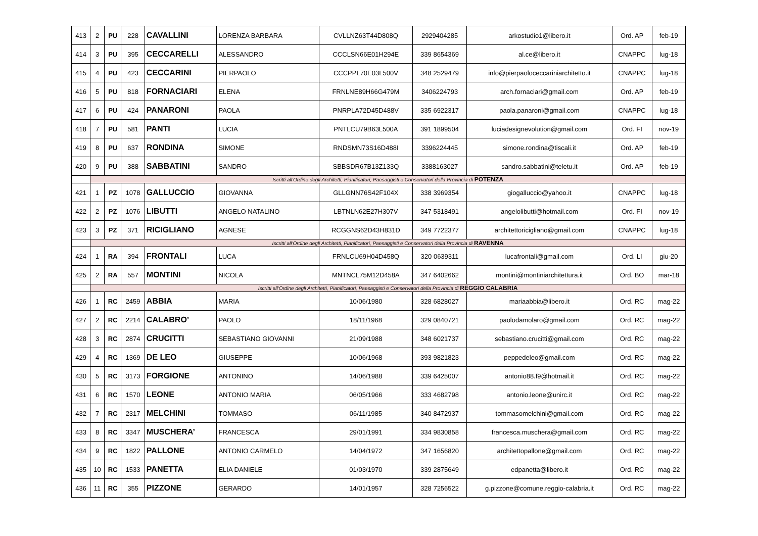| 413 | 2 | PU | 228 | CAVALLINI | LORENZA BARBARA | CVLLNZ63T44D808Q | 2929404285 | arkostudio1@libero.it | Ord. AP | feb-19 |
| 414 | 3 | PU | 395 | CECCARELLI | ALESSANDRO | CCCLSN66E01H294E | 339 8654369 | al.ce@libero.it | CNAPPC | lug-18 |
| 415 | 4 | PU | 423 | CECCARINI | PIERPAOLO | CCCPPL70E03L500V | 348 2529479 | info@pierpaoloceccariniarchitetto.it | CNAPPC | lug-18 |
| 416 | 5 | PU | 818 | FORNACIARI | ELENA | FRNLNE89H66G479M | 3406224793 | arch.fornaciari@gmail.com | Ord. AP | feb-19 |
| 417 | 6 | PU | 424 | PANARONI | PAOLA | PNRPLA72D45D488V | 335 6922317 | paola.panaroni@gmail.com | CNAPPC | lug-18 |
| 418 | 7 | PU | 581 | PANTI | LUCIA | PNTLCU79B63L500A | 391 1899504 | luciadesignevolution@gmail.com | Ord. FI | nov-19 |
| 419 | 8 | PU | 637 | RONDINA | SIMONE | RNDSMN73S16D488I | 3396224445 | simone.rondina@tiscali.it | Ord. AP | feb-19 |
| 420 | 9 | PU | 388 | SABBATINI | SANDRO | SBBSDR67B13Z133Q | 3388163027 | sandro.sabbatini@teletu.it | Ord. AP | feb-19 |
| | Iscritti all'Ordine degli Architetti, Pianificatori, Paesaggisti e Conservatori della Provincia di POTENZA | | | | | | | | | |
| 421 | 1 | PZ | 1078 | GALLUCCIO | GIOVANNA | GLLGNN76S42F104X | 338 3969354 | giogalluccio@yahoo.it | CNAPPC | lug-18 |
| 422 | 2 | PZ | 1076 | LIBUTTI | ANGELO NATALINO | LBTNLN62E27H307V | 347 5318491 | angelolibutti@hotmail.com | Ord. FI | nov-19 |
| 423 | 3 | PZ | 371 | RICIGLIANO | AGNESE | RCGGNS62D43H831D | 349 7722377 | architettoricigliano@gmail.com | CNAPPC | lug-18 |
| | Iscritti all'Ordine degli Architetti, Pianificatori, Paesaggisti e Conservatori della Provincia di RAVENNA | | | | | | | | | |
| 424 | 1 | RA | 394 | FRONTALI | LUCA | FRNLCU69H04D458Q | 320 0639311 | lucafrontali@gmail.com | Ord. LI | giu-20 |
| 425 | 2 | RA | 557 | MONTINI | NICOLA | MNTNCL75M12D458A | 347 6402662 | montini@montiniarchitettura.it | Ord. BO | mar-18 |
| | Iscritti all'Ordine degli Architetti, Pianificatori, Paesaggisti e Conservatori della Provincia di REGGIO CALABRIA | | | | | | | | | |
| 426 | 1 | RC | 2459 | ABBIA | MARIA | 10/06/1980 | 328 6828027 | mariaabbia@libero.it | Ord. RC | mag-22 |
| 427 | 2 | RC | 2214 | CALABRO’ | PAOLO | 18/11/1968 | 329 0840721 | paolodamolaro@gmail.com | Ord. RC | mag-22 |
| 428 | 3 | RC | 2874 | CRUCITTI | SEBASTIANO GIOVANNI | 21/09/1988 | 348 6021737 | sebastiano.crucitti@gmail.com | Ord. RC | mag-22 |
| 429 | 4 | RC | 1369 | DE LEO | GIUSEPPE | 10/06/1968 | 393 9821823 | peppedeleo@gmail.com | Ord. RC | mag-22 |
| 430 | 5 | RC | 3173 | FORGIONE | ANTONINO | 14/06/1988 | 339 6425007 | antonio88.f9@hotmail.it | Ord. RC | mag-22 |
| 431 | 6 | RC | 1570 | LEONE | ANTONIO MARIA | 06/05/1966 | 333 4682798 | antonio.leone@unirc.it | Ord. RC | mag-22 |
| 432 | 7 | RC | 2317 | MELCHINI | TOMMASO | 06/11/1985 | 340 8472937 | tommasomelchini@gmail.com | Ord. RC | mag-22 |
| 433 | 8 | RC | 3347 | MUSCHERA’ | FRANCESCA | 29/01/1991 | 334 9830858 | francesca.muschera@gmail.com | Ord. RC | mag-22 |
| 434 | 9 | RC | 1822 | PALLONE | ANTONIO CARMELO | 14/04/1972 | 347 1656820 | architettopallone@gmail.com | Ord. RC | mag-22 |
| 435 | 10 | RC | 1533 | PANETTA | ELIA DANIELE | 01/03/1970 | 339 2875649 | edpanetta@libero.it | Ord. RC | mag-22 |
| 436 | 11 | RC | 355 | PIZZONE | GERARDO | 14/01/1957 | 328 7256522 | g.pizzone@comune.reggio-calabria.it | Ord. RC | mag-22 |